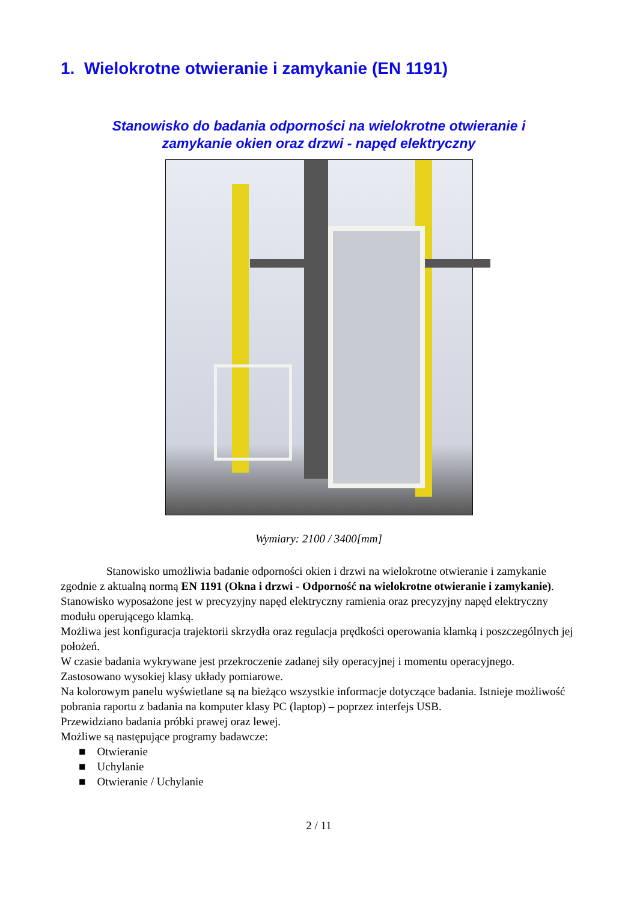1. Wielokrotne otwieranie i zamykanie (EN 1191)
Stanowisko do badania odporności na wielokrotne otwieranie i
zamykanie okien oraz drzwi - napęd elektryczny
Wymiary: 2100 / 3400[mm]
Stanowisko umożliwia badanie odporności okien i drzwi na wielokrotne otwieranie i zamykanie zgodnie z aktualną normą EN 1191 (Okna i drzwi - Odporność na wielokrotne otwieranie i zamykanie).
Stanowisko wyposażone jest w precyzyjny napęd elektryczny ramienia oraz precyzyjny napęd elektryczny modułu operującego klamką.
Możliwa jest konfiguracja trajektorii skrzydła oraz regulacja prędkości operowania klamką i poszczególnych jej położeń.
W czasie badania wykrywane jest przekroczenie zadanej siły operacyjnej i momentu operacyjnego.
Zastosowano wysokiej klasy układy pomiarowe.
Na kolorowym panelu wyświetlane są na bieżąco wszystkie informacje dotyczące badania. Istnieje możliwość pobrania raportu z badania na komputer klasy PC (laptop) – poprzez interfejs USB.
Przewidziano badania próbki prawej oraz lewej.
Możliwe są następujące programy badawcze:
■ Otwieranie
■ Uchylanie
■ Otwieranie / Uchylanie
2 / 11